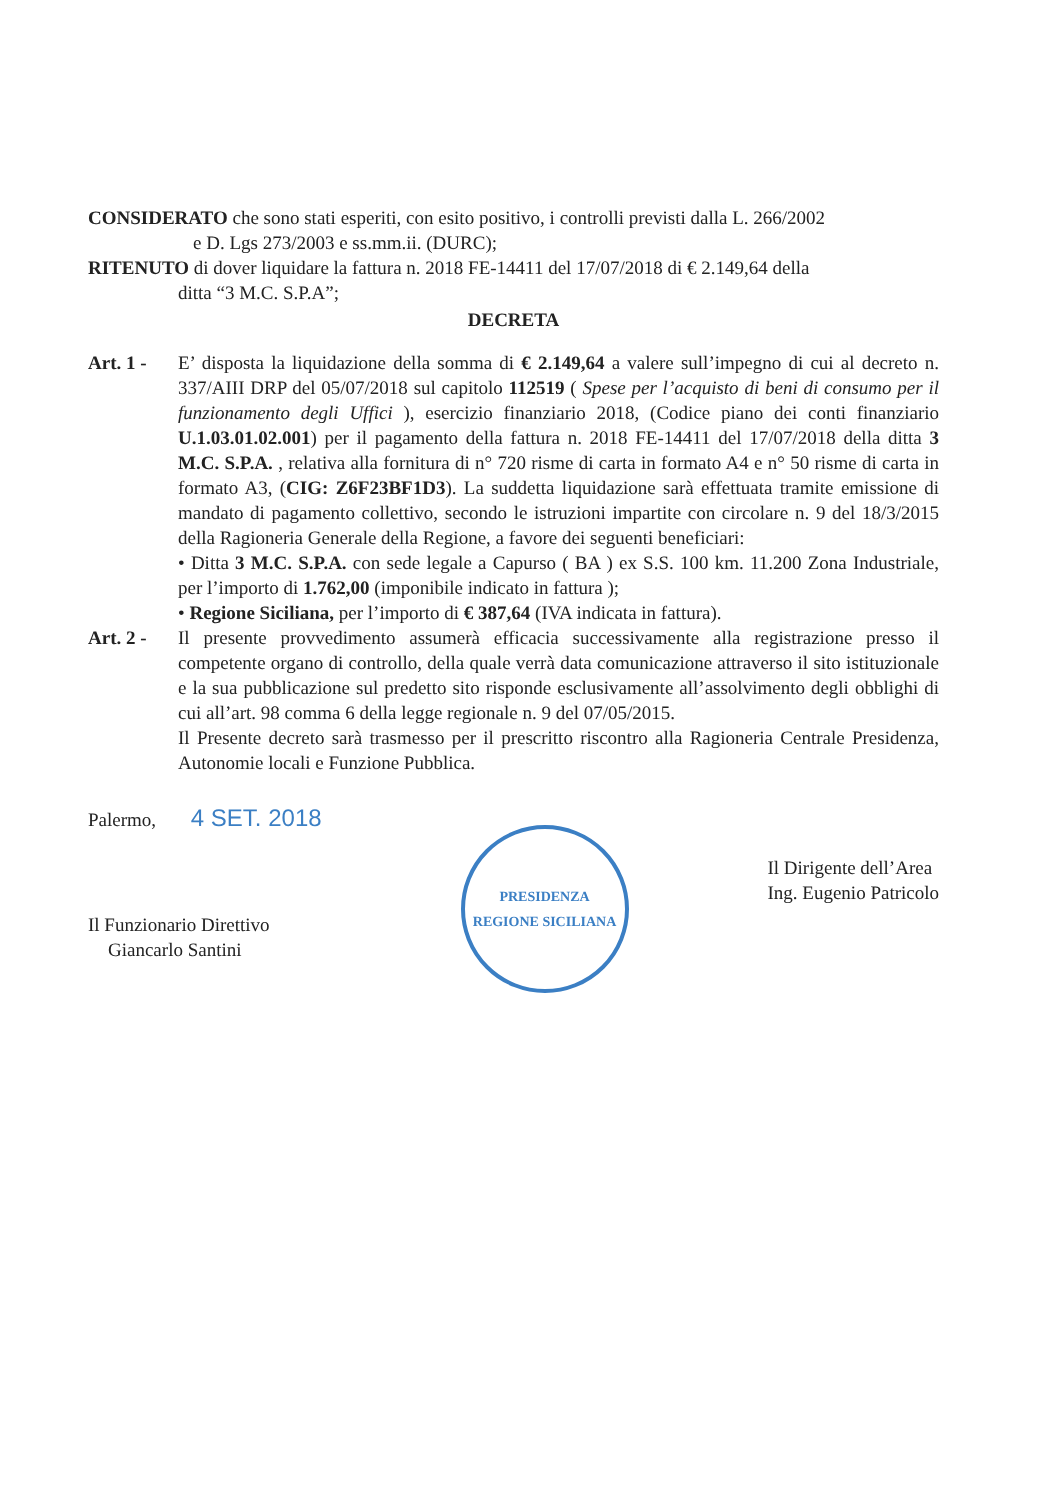CONSIDERATO che sono stati esperiti, con esito positivo, i controlli previsti dalla L. 266/2002
e D. Lgs 273/2003 e ss.mm.ii. (DURC);
RITENUTO di dover liquidare la fattura n. 2018 FE-14411 del 17/07/2018 di € 2.149,64 della
ditta “3 M.C. S.P.A”;
DECRETA
Art. 1 -
E’ disposta la liquidazione della somma di € 2.149,64 a valere sull’impegno di cui al decreto n. 337/AIII DRP del 05/07/2018 sul capitolo 112519 ( Spese per l’acquisto di beni di consumo per il funzionamento degli Uffici ), esercizio finanziario 2018, (Codice piano dei conti finanziario U.1.03.01.02.001) per il pagamento della fattura n. 2018 FE-14411 del 17/07/2018 della ditta 3 M.C. S.P.A. , relativa alla fornitura di n° 720 risme di carta in formato A4 e n° 50 risme di carta in formato A3, (CIG: Z6F23BF1D3). La suddetta liquidazione sarà effettuata tramite emissione di mandato di pagamento collettivo, secondo le istruzioni impartite con circolare n. 9 del 18/3/2015 della Ragioneria Generale della Regione, a favore dei seguenti beneficiari:
• Ditta 3 M.C. S.P.A. con sede legale a Capurso ( BA ) ex S.S. 100 km. 11.200 Zona Industriale, per l’importo di 1.762,00 (imponibile indicato in fattura );
• Regione Siciliana, per l’importo di € 387,64 (IVA indicata in fattura).
Art. 2 -
Il presente provvedimento assumerà efficacia successivamente alla registrazione presso il competente organo di controllo, della quale verrà data comunicazione attraverso il sito istituzionale e la sua pubblicazione sul predetto sito risponde esclusivamente all’assolvimento degli obblighi di cui all’art. 98 comma 6 della legge regionale n. 9 del 07/05/2015.
Il Presente decreto sarà trasmesso per il prescritto riscontro alla Ragioneria Centrale Presidenza, Autonomie locali e Funzione Pubblica.
Palermo, 4 SET. 2018
Il Funzionario Direttivo
Giancarlo Santini
PRESIDENZA
REGIONE SICILIANA
Il Dirigente dell’Area
Ing. Eugenio Patricolo